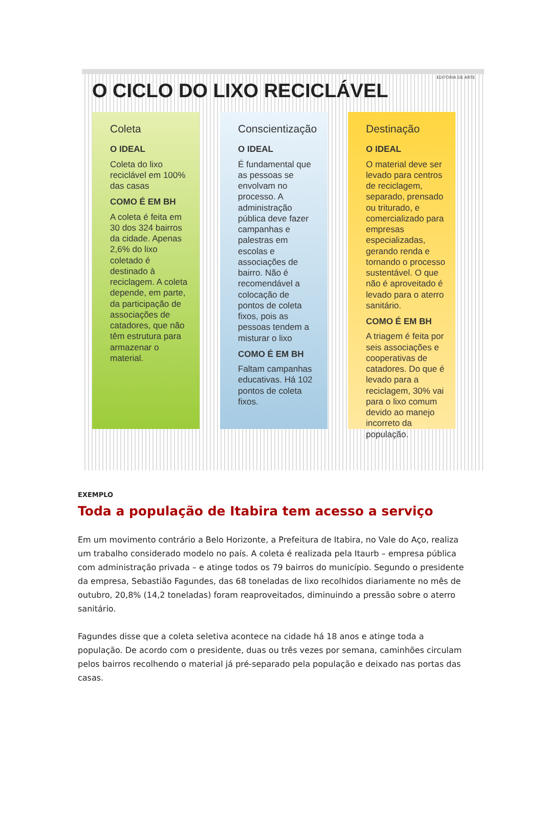EDITORIA DE ARTE
O CICLO DO LIXO RECICLÁVEL
Coleta
O IDEAL
Coleta do lixo reciclável em 100% das casas
COMO É EM BH
A coleta é feita em 30 dos 324 bairros da cidade. Apenas 2,6% do lixo coletado é destinado à reciclagem. A coleta depende, em parte, da participação de associações de catadores, que não têm estrutura para armazenar o material.
Conscientização
O IDEAL
É fundamental que as pessoas se envolvam no processo. A administração pública deve fazer campanhas e palestras em escolas e associações de bairro. Não é recomendável a colocação de pontos de coleta fixos, pois as pessoas tendem a misturar o lixo
COMO É EM BH
Faltam campanhas educativas. Há 102 pontos de coleta fixos.
Destinação
O IDEAL
O material deve ser levado para centros de reciclagem, separado, prensado ou triturado, e comercializado para empresas especializadas, gerando renda e tornando o processo sustentável. O que não é aproveitado é levado para o aterro sanitário.
COMO É EM BH
A triagem é feita por seis associações e cooperativas de catadores. Do que é levado para a reciclagem, 30% vai para o lixo comum devido ao manejo incorreto da população.
EXEMPLO
Toda a população de Itabira tem acesso a serviço
Em um movimento contrário a Belo Horizonte, a Prefeitura de Itabira, no Vale do Aço, realiza um trabalho considerado modelo no país. A coleta é realizada pela Itaurb – empresa pública com administração privada – e atinge todos os 79 bairros do município. Segundo o presidente da empresa, Sebastião Fagundes, das 68 toneladas de lixo recolhidos diariamente no mês de outubro, 20,8% (14,2 toneladas) foram reaproveitados, diminuindo a pressão sobre o aterro sanitário.
Fagundes disse que a coleta seletiva acontece na cidade há 18 anos e atinge toda a população. De acordo com o presidente, duas ou três vezes por semana, caminhões circulam pelos bairros recolhendo o material já pré-separado pela população e deixado nas portas das casas.